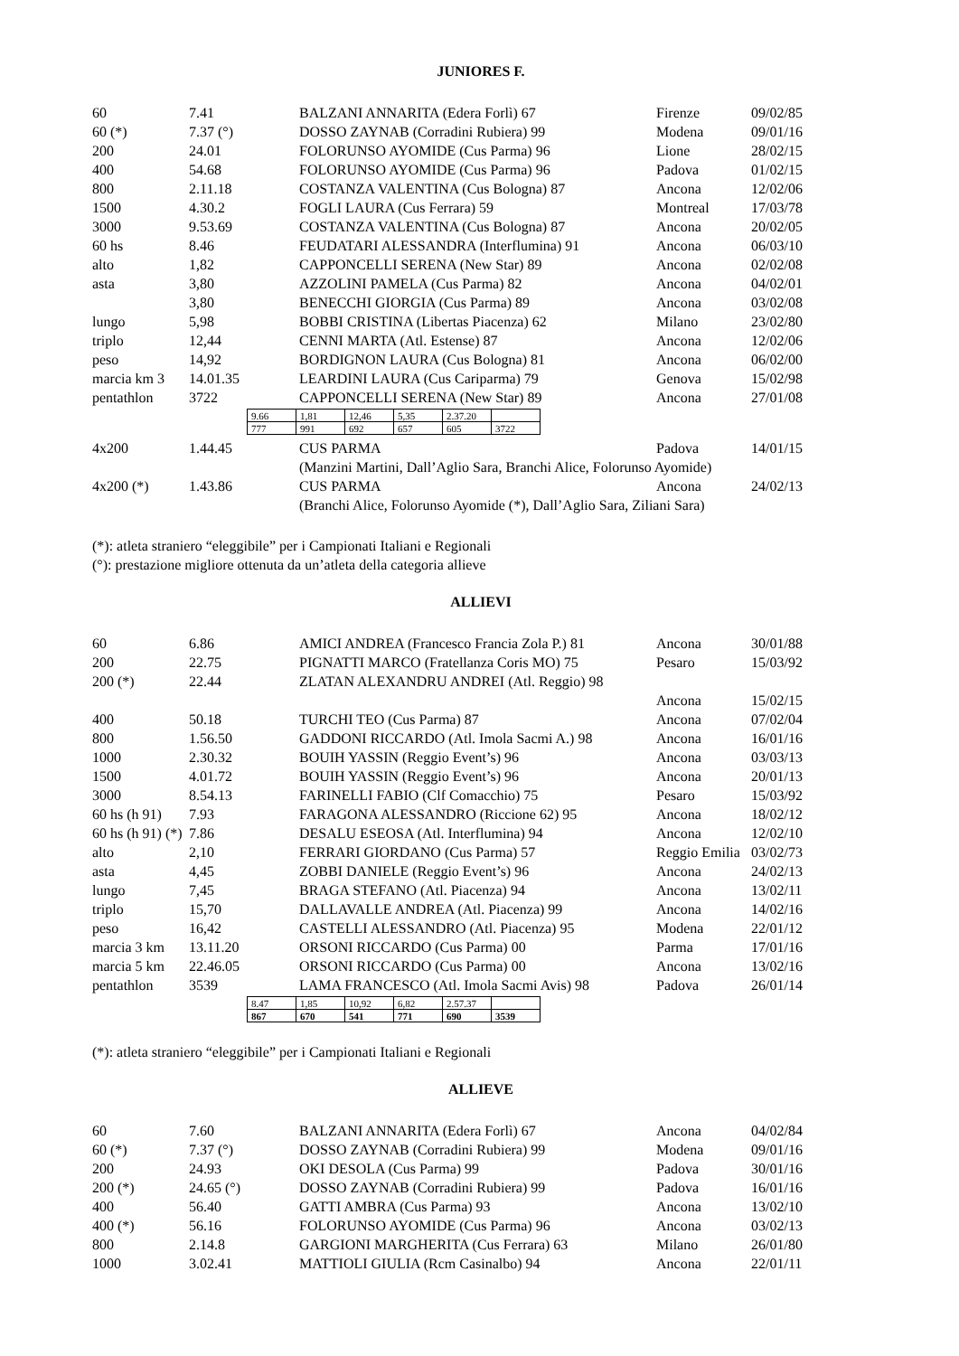JUNIORES F.
| 60 | 7.41 | BALZANI ANNARITA (Edera Forlì) 67 | Firenze | 09/02/85 |
| 60 (*) | 7.37 (°) | DOSSO ZAYNAB (Corradini Rubiera) 99 | Modena | 09/01/16 |
| 200 | 24.01 | FOLORUNSO AYOMIDE (Cus Parma) 96 | Lione | 28/02/15 |
| 400 | 54.68 | FOLORUNSO AYOMIDE (Cus Parma) 96 | Padova | 01/02/15 |
| 800 | 2.11.18 | COSTANZA VALENTINA (Cus Bologna) 87 | Ancona | 12/02/06 |
| 1500 | 4.30.2 | FOGLI LAURA (Cus Ferrara) 59 | Montreal | 17/03/78 |
| 3000 | 9.53.69 | COSTANZA VALENTINA (Cus Bologna) 87 | Ancona | 20/02/05 |
| 60 hs | 8.46 | FEUDATARI ALESSANDRA (Interflumina) 91 | Ancona | 06/03/10 |
| alto | 1,82 | CAPPONCELLI SERENA (New Star) 89 | Ancona | 02/02/08 |
| asta | 3,80 | AZZOLINI PAMELA (Cus Parma) 82 | Ancona | 04/02/01 |
| | 3,80 | BENECCHI GIORGIA (Cus Parma) 89 | Ancona | 03/02/08 |
| lungo | 5,98 | BOBBI CRISTINA (Libertas Piacenza) 62 | Milano | 23/02/80 |
| triplo | 12,44 | CENNI MARTA (Atl. Estense) 87 | Ancona | 12/02/06 |
| peso | 14,92 | BORDIGNON LAURA (Cus Bologna) 81 | Ancona | 06/02/00 |
| marcia km 3 | 14.01.35 | LEARDINI LAURA (Cus Cariparma) 79 | Genova | 15/02/98 |
| pentathlon | 3722 | CAPPONCELLI SERENA (New Star) 89 | Ancona | 27/01/08 |
| 9.66 | 1,81 | 12,46 | 5,35 | 2.37.20 | |
| 777 | 991 | 692 | 657 | 605 | 3722 |
| 4x200 | 1.44.45 | CUS PARMA | Padova | 14/01/15 |
| | | (Manzini Martini, Dall’Aglio Sara, Branchi Alice, Folorunso Ayomide) | | |
| 4x200 (*) | 1.43.86 | CUS PARMA | Ancona | 24/02/13 |
| | | (Branchi Alice, Folorunso Ayomide (*), Dall’Aglio Sara, Ziliani Sara) | | |
(*): atleta straniero “eleggibile” per i Campionati Italiani e Regionali
(°): prestazione migliore ottenuta da un’atleta della categoria allieve
ALLIEVI
| 60 | 6.86 | AMICI ANDREA (Francesco Francia Zola P.) 81 | Ancona | 30/01/88 |
| 200 | 22.75 | PIGNATTI MARCO (Fratellanza Coris MO) 75 | Pesaro | 15/03/92 |
| 200 (*) | 22.44 | ZLATAN ALEXANDRU ANDREI (Atl. Reggio) 98 | | |
| | | | Ancona | 15/02/15 |
| 400 | 50.18 | TURCHI TEO (Cus Parma) 87 | Ancona | 07/02/04 |
| 800 | 1.56.50 | GADDONI RICCARDO (Atl. Imola Sacmi A.) 98 | Ancona | 16/01/16 |
| 1000 | 2.30.32 | BOUIH YASSIN (Reggio Event’s) 96 | Ancona | 03/03/13 |
| 1500 | 4.01.72 | BOUIH YASSIN (Reggio Event’s) 96 | Ancona | 20/01/13 |
| 3000 | 8.54.13 | FARINELLI FABIO (Clf Comacchio) 75 | Pesaro | 15/03/92 |
| 60 hs (h 91) | 7.93 | FARAGONA ALESSANDRO (Riccione 62) 95 | Ancona | 18/02/12 |
| 60 hs (h 91) (*) | 7.86 | DESALU ESEOSA (Atl. Interflumina) 94 | Ancona | 12/02/10 |
| alto | 2,10 | FERRARI GIORDANO (Cus Parma) 57 | Reggio Emilia | 03/02/73 |
| asta | 4,45 | ZOBBI DANIELE (Reggio Event’s) 96 | Ancona | 24/02/13 |
| lungo | 7,45 | BRAGA STEFANO (Atl. Piacenza) 94 | Ancona | 13/02/11 |
| triplo | 15,70 | DALLAVALLE ANDREA (Atl. Piacenza) 99 | Ancona | 14/02/16 |
| peso | 16,42 | CASTELLI ALESSANDRO (Atl. Piacenza) 95 | Modena | 22/01/12 |
| marcia 3 km | 13.11.20 | ORSONI RICCARDO (Cus Parma) 00 | Parma | 17/01/16 |
| marcia 5 km | 22.46.05 | ORSONI RICCARDO (Cus Parma) 00 | Ancona | 13/02/16 |
| pentathlon | 3539 | LAMA FRANCESCO (Atl. Imola Sacmi Avis) 98 | Padova | 26/01/14 |
| 8.47 | 1,85 | 10,92 | 6,82 | 2.57.37 | |
| 867 | 670 | 541 | 771 | 690 | 3539 |
(*): atleta straniero “eleggibile” per i Campionati Italiani e Regionali
ALLIEVE
| 60 | 7.60 | BALZANI ANNARITA (Edera Forlì) 67 | Ancona | 04/02/84 |
| 60 (*) | 7.37 (°) | DOSSO ZAYNAB (Corradini Rubiera) 99 | Modena | 09/01/16 |
| 200 | 24.93 | OKI DESOLA (Cus Parma) 99 | Padova | 30/01/16 |
| 200 (*) | 24.65 (°) | DOSSO ZAYNAB (Corradini Rubiera) 99 | Padova | 16/01/16 |
| 400 | 56.40 | GATTI AMBRA (Cus Parma) 93 | Ancona | 13/02/10 |
| 400 (*) | 56.16 | FOLORUNSO AYOMIDE (Cus Parma) 96 | Ancona | 03/02/13 |
| 800 | 2.14.8 | GARGIONI MARGHERITA (Cus Ferrara) 63 | Milano | 26/01/80 |
| 1000 | 3.02.41 | MATTIOLI GIULIA (Rcm Casinalbo) 94 | Ancona | 22/01/11 |